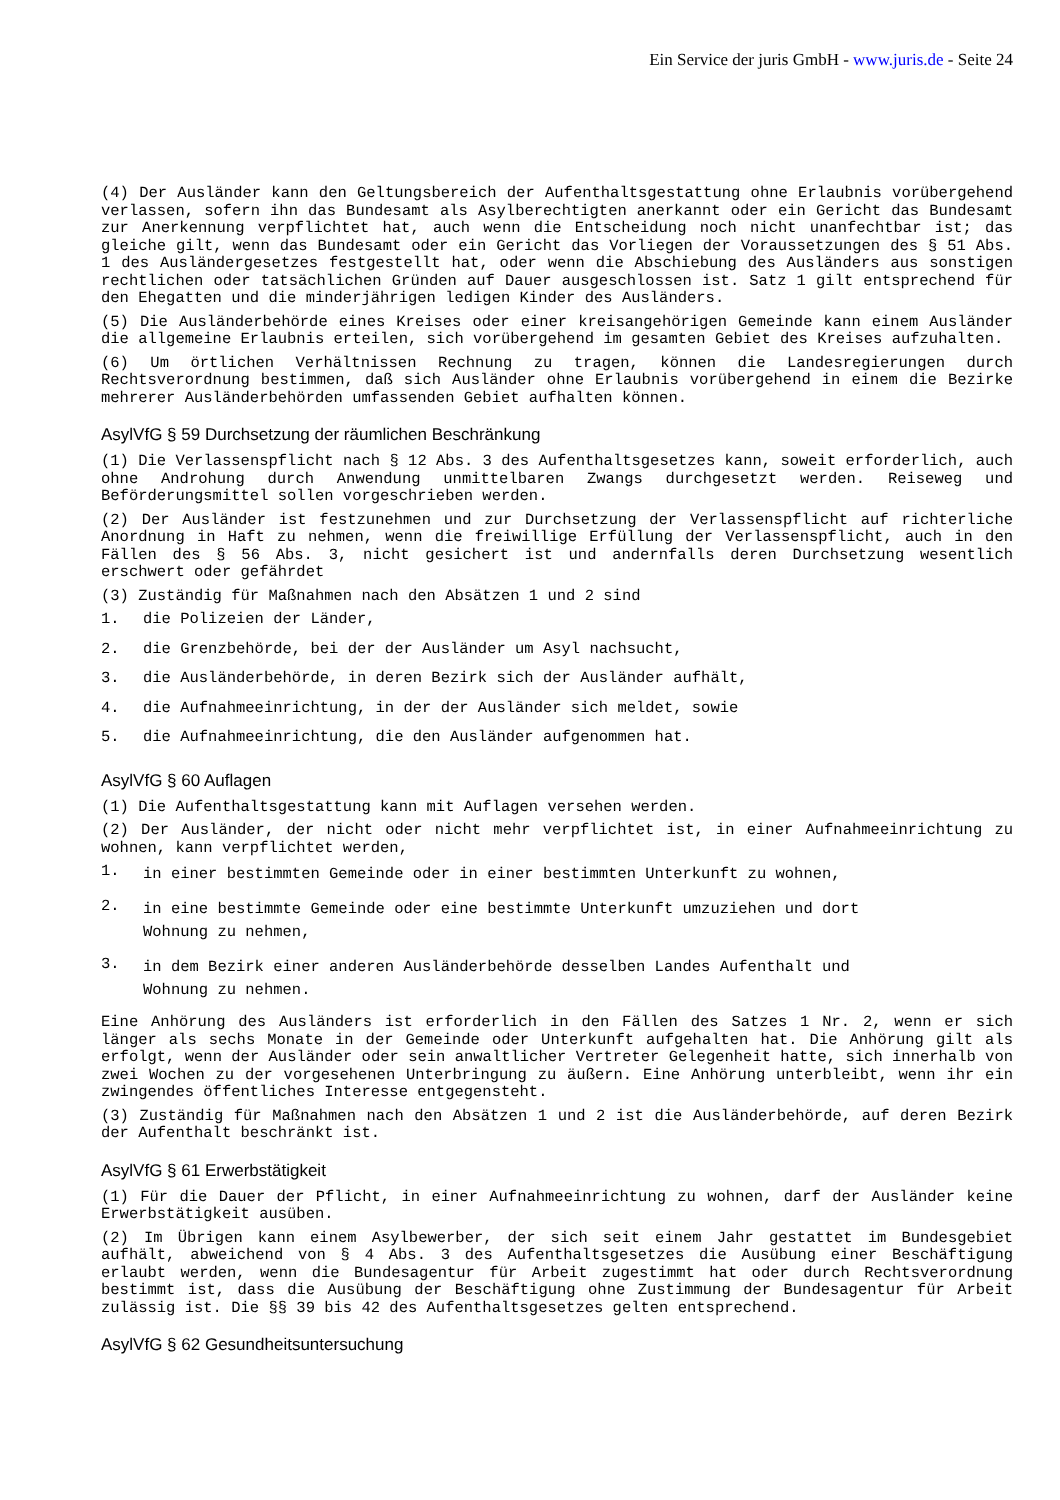Ein Service der juris GmbH - www.juris.de - Seite 24
(4) Der Ausländer kann den Geltungsbereich der Aufenthaltsgestattung ohne Erlaubnis vorübergehend verlassen, sofern ihn das Bundesamt als Asylberechtigten anerkannt oder ein Gericht das Bundesamt zur Anerkennung verpflichtet hat, auch wenn die Entscheidung noch nicht unanfechtbar ist; das gleiche gilt, wenn das Bundesamt oder ein Gericht das Vorliegen der Voraussetzungen des § 51 Abs. 1 des Ausländergesetzes festgestellt hat, oder wenn die Abschiebung des Ausländers aus sonstigen rechtlichen oder tatsächlichen Gründen auf Dauer ausgeschlossen ist. Satz 1 gilt entsprechend für den Ehegatten und die minderjährigen ledigen Kinder des Ausländers.
(5) Die Ausländerbehörde eines Kreises oder einer kreisangehörigen Gemeinde kann einem Ausländer die allgemeine Erlaubnis erteilen, sich vorübergehend im gesamten Gebiet des Kreises aufzuhalten.
(6) Um örtlichen Verhältnissen Rechnung zu tragen, können die Landesregierungen durch Rechtsverordnung bestimmen, daß sich Ausländer ohne Erlaubnis vorübergehend in einem die Bezirke mehrerer Ausländerbehörden umfassenden Gebiet aufhalten können.
AsylVfG § 59 Durchsetzung der räumlichen Beschränkung
(1) Die Verlassenspflicht nach § 12 Abs. 3 des Aufenthaltsgesetzes kann, soweit erforderlich, auch ohne Androhung durch Anwendung unmittelbaren Zwangs durchgesetzt werden. Reiseweg und Beförderungsmittel sollen vorgeschrieben werden.
(2) Der Ausländer ist festzunehmen und zur Durchsetzung der Verlassenspflicht auf richterliche Anordnung in Haft zu nehmen, wenn die freiwillige Erfüllung der Verlassenspflicht, auch in den Fällen des § 56 Abs. 3, nicht gesichert ist und andernfalls deren Durchsetzung wesentlich erschwert oder gefährdet
(3) Zuständig für Maßnahmen nach den Absätzen 1 und 2 sind
1. die Polizeien der Länder,
2. die Grenzbehörde, bei der der Ausländer um Asyl nachsucht,
3. die Ausländerbehörde, in deren Bezirk sich der Ausländer aufhält,
4. die Aufnahmeeinrichtung, in der der Ausländer sich meldet, sowie
5. die Aufnahmeeinrichtung, die den Ausländer aufgenommen hat.
AsylVfG § 60 Auflagen
(1) Die Aufenthaltsgestattung kann mit Auflagen versehen werden.
(2) Der Ausländer, der nicht oder nicht mehr verpflichtet ist, in einer Aufnahmeeinrichtung zu wohnen, kann verpflichtet werden,
1.
in einer bestimmten Gemeinde oder in einer bestimmten Unterkunft zu wohnen,
2.
in eine bestimmte Gemeinde oder eine bestimmte Unterkunft umzuziehen und dort Wohnung zu nehmen,
3.
in dem Bezirk einer anderen Ausländerbehörde desselben Landes Aufenthalt und Wohnung zu nehmen.
Eine Anhörung des Ausländers ist erforderlich in den Fällen des Satzes 1 Nr. 2, wenn er sich länger als sechs Monate in der Gemeinde oder Unterkunft aufgehalten hat. Die Anhörung gilt als erfolgt, wenn der Ausländer oder sein anwaltlicher Vertreter Gelegenheit hatte, sich innerhalb von zwei Wochen zu der vorgesehenen Unterbringung zu äußern. Eine Anhörung unterbleibt, wenn ihr ein zwingendes öffentliches Interesse entgegensteht.
(3) Zuständig für Maßnahmen nach den Absätzen 1 und 2 ist die Ausländerbehörde, auf deren Bezirk der Aufenthalt beschränkt ist.
AsylVfG § 61 Erwerbstätigkeit
(1) Für die Dauer der Pflicht, in einer Aufnahmeeinrichtung zu wohnen, darf der Ausländer keine Erwerbstätigkeit ausüben.
(2) Im Übrigen kann einem Asylbewerber, der sich seit einem Jahr gestattet im Bundesgebiet aufhält, abweichend von § 4 Abs. 3 des Aufenthaltsgesetzes die Ausübung einer Beschäftigung erlaubt werden, wenn die Bundesagentur für Arbeit zugestimmt hat oder durch Rechtsverordnung bestimmt ist, dass die Ausübung der Beschäftigung ohne Zustimmung der Bundesagentur für Arbeit zulässig ist. Die §§ 39 bis 42 des Aufenthaltsgesetzes gelten entsprechend.
AsylVfG § 62 Gesundheitsuntersuchung